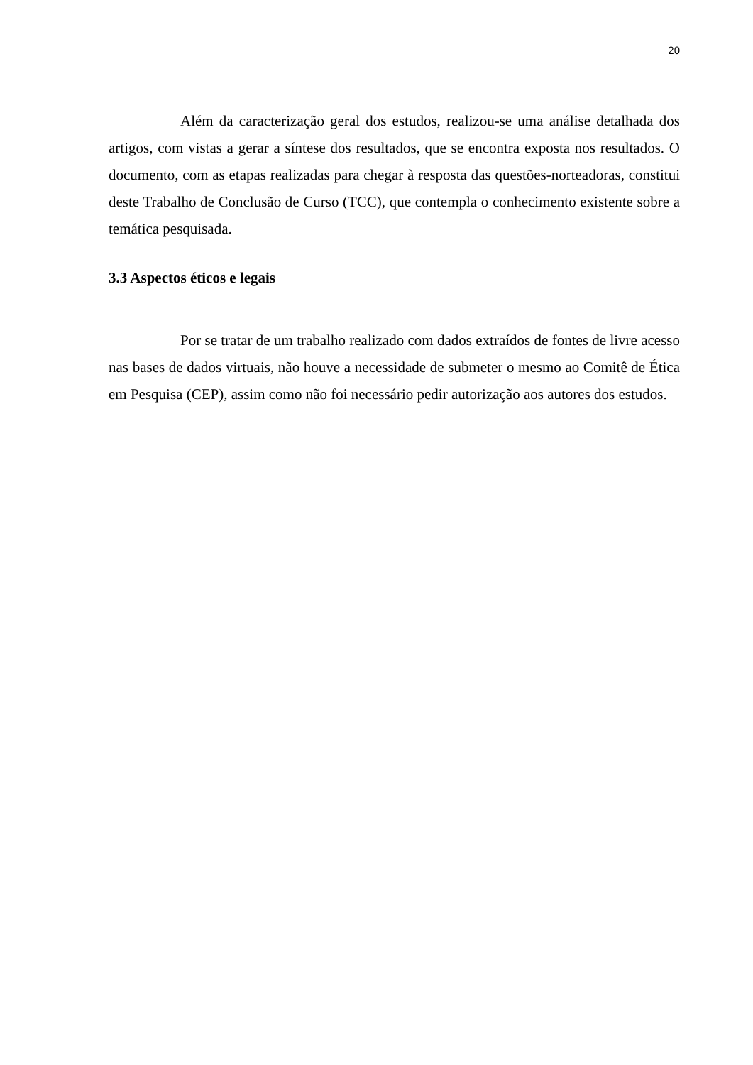20
Além da caracterização geral dos estudos, realizou-se uma análise detalhada dos artigos, com vistas a gerar a síntese dos resultados, que se encontra exposta nos resultados. O documento, com as etapas realizadas para chegar à resposta das questões-norteadoras, constitui deste Trabalho de Conclusão de Curso (TCC), que contempla o conhecimento existente sobre a temática pesquisada.
3.3 Aspectos éticos e legais
Por se tratar de um trabalho realizado com dados extraídos de fontes de livre acesso nas bases de dados virtuais, não houve a necessidade de submeter o mesmo ao Comitê de Ética em Pesquisa (CEP), assim como não foi necessário pedir autorização aos autores dos estudos.